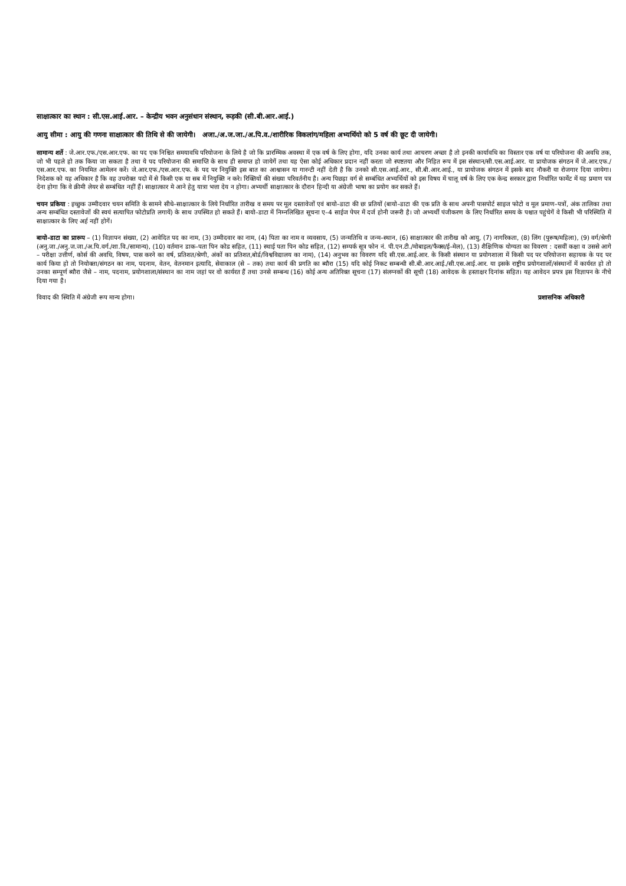साक्षात्कार का स्थान : सी.एस.आई.आर. – केन्द्रीय भवन अनुसंधान संस्थान, रूड़की (सी.बी.आर.आई.)
आयु सीमा : आयु की गणना साक्षात्कार की तिथि से की जायेगी। अजा./अ.ज.जा./अ.पि.व./शारीरिक विकलांग/महिला अभ्यर्थियो को 5 वर्ष की छूट दी जायेगी।
सामान्य शर्ते : जे.आर.एफ./एस.आर.एफ. का पद एक निश्चित समयावधि परियोजना के लिये है जो कि प्रारम्भिक अवस्था में एक वर्ष के लिए होगा, यदि उनका कार्य तथा आचरण अच्छा है तो इनकी कार्यावधि का विस्तार एक वर्ष या परियोजना की अवधि तक, जो भी पहले हो तक किया जा सकता है तथा ये पद परियोजना की समाप्ति के साथ ही समाप्त हो जायेगें तथा यह ऐसा कोई अधिकार प्रदान नहीं करता जो स्पष्टतया और निहित रूप में इस संस्थान/सी.एस.आई.आर. या प्रायोजक संगठन में जे.आर.एफ./एस.आर.एफ. का नियमित आमेलन करें। जे.आर.एफ./एस.आर.एफ. के पद पर नियुक्ति इस बात का आश्वासन या गारन्टी नहीं देती है कि उनको सी.एस.आई.आर., सी.बी.आर.आई., या प्रायोजक संगठन में इसके बाद नौकरी या रोजगार दिया जायेगा। निदेशक को यह अधिकार है कि वह उपरोक्त पदो में से किसी एक या सब में नियुक्ति न करे। रिक्तियों की संख्या परिवर्तनीय है। अन्य पिछड़ा वर्ग से सम्बंधित अभ्यर्थियों को इस विषय में चालू वर्ष के लिए एक केन्द्र सरकार द्वारा निर्धारित फार्मेट में यह प्रमाण पत्र देना होगा कि वे क्रीमी लेयर से सम्बंधित नहीं हैं। साक्षात्कार मे आने हेतु यात्रा भत्ता देय न होगा। अभ्यर्थी साक्षात्कार के दौरान हिन्दी या अंग्रेजी भाषा का प्रयोग कर सकते हैं।
चयन प्रकिया : इच्छुक उम्मीदवार चयन समिति के सामने सीधे–साक्षात्कार के लिये निर्धारित तारीख व समय पर मूल दस्तावेजों एवं बायो–डाटा की छः प्रतियों (बायो–डाटा की एक प्रति के साथ अपनी पासपोर्ट साइज फोटो व मूल प्रमाण–पत्रों, अंक तालिका तथा अन्य सम्बंधित दस्तावेजों की स्वयं सत्यापित फोटोप्रति लगायें) के साथ उपस्थित हो सकते हैं। बायो–डाटा में निम्नलिखित सूचना ए–4 साईज पेपर में दर्ज होनी जरूरी है। जो अभ्यर्थी पंजीकरण के लिए निर्धारित समय के पश्चात पहुंचेगें वे किसी भी परिस्थिति में साक्षात्कार के लिए अर्ह नहीं होगें।
बायो–डाटा का प्रारूप – (1) विज्ञापन संख्या, (2) आवेदित पद का नाम, (3) उम्मीदवार का नाम, (4) पिता का नाम व व्यवसाय, (5) जन्मतिथि व जन्म–स्थान, (6) साक्षात्कार की तारीख को आयु, (7) नागरिकता, (8) लिंग (पुरूष/महिला), (9) वर्ग/श्रेणी (अनु.जा./अनु.ज.जा./अ.पि.वर्ग./शा.वि./सामान्य), (10) वर्तमान डाक–पता पिन कोड सहित, (11) स्थाई पता पिन कोड सहित, (12) सम्पर्क सूत्र फोन नं. पी.एन.टी./मोबाइल/फैक्स/ई–मेल), (13) शैक्षिणिक योग्यता का विवरण : दसवीं कक्षा व उससे आगे – परीक्षा उत्तीर्ण, कोर्स की अवधि, विषय, पास करने का वर्ष, प्रतिशत/श्रेणी, अंकों का प्रतिशत,बोर्ड/विश्वविद्यालय का नाम), (14) अनुभव का विवरण यदि सी.एस.आई.आर. के किसी संस्थान या प्रयोगशाला में किसी पद पर परियोजना सहायक के पद पर कार्य किया हो तो नियोक्ता/संगठन का नाम, पदनाम, वेतन, वेतनमान इत्यादि, सेवाकाल (से – तक) तथा कार्य की प्रगति का ब्यौरा (15) यदि कोई निकट सम्बन्धी सी.बी.आर.आई./सी.एस.आई.आर. या इसके राष्ट्रीय प्रयोगशालों/संस्थानों में कार्यरत हो तो उनका सम्पूर्ण ब्यौरा जैसे – नाम, पदनाम, प्रयोगशाला/संस्थान का नाम जहां पर वो कार्यरत हैं तथा उनसे सम्बन्ध (16) कोई अन्य अतिरिक्त सूचना (17) संलग्नकों की सूची (18) आवेदक के हस्ताक्षर दिनांक सहित। यह आवेदन प्रपत्र इस विज्ञापन के नीचे दिया गया है।
विवाद की स्थिति में अंग्रेजी रूप मान्य होगा। प्रशासनिक अधिकारी